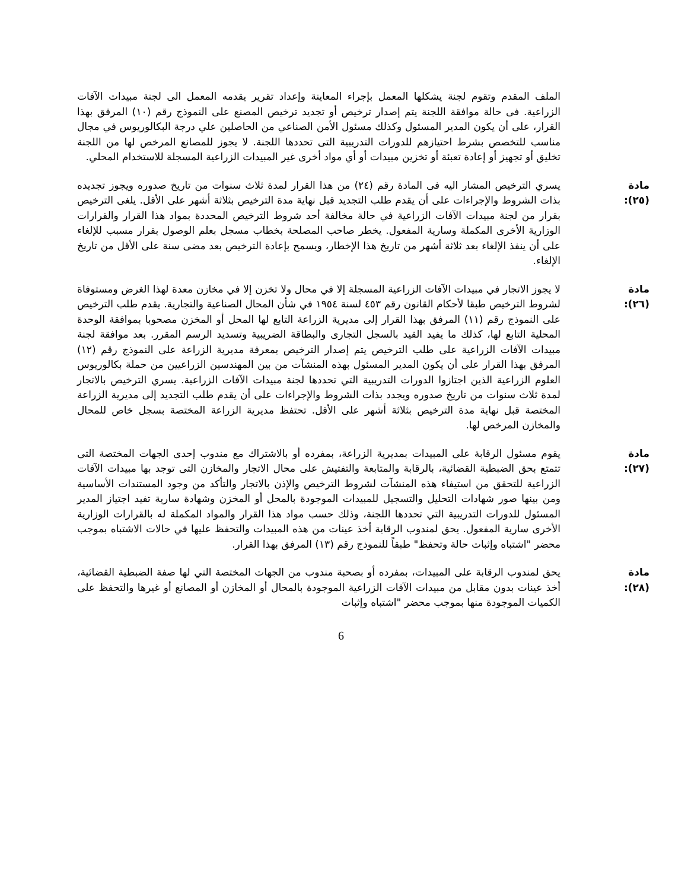الملف المقدم وتقوم لجنة يشكلها المعمل بإجراء المعاينة وإعداد تقرير يقدمه المعمل الى لجنة مبيدات الآفات الزراعية. فى حالة موافقة اللجنة يتم إصدار ترخيص أو تجديد ترخيص المصنع على النموذج رقم (١٠) المرفق بهذا القرار، على أن يكون المدير المسئول وكذلك مسئول الأمن الصناعي من الحاصلين علي درجة البكالوريوس في مجال مناسب للتخصص بشرط احتيازهم للدورات التدريبية التى تحددها اللجنة. لا يجوز للمصانع المرخص لها من اللجنة تخليق أو تجهيز أو إعادة تعبئة أو تخزين مبيدات أو أي مواد أخرى غير المبيدات الزراعية المسجلة للاستخدام المحلي.
مادة (٢٥):
يسري الترخيص المشار اليه فى المادة رقم (٢٤) من هذا القرار لمدة ثلاث سنوات من تاريخ صدوره ويجوز تجديده بذات الشروط والإجراءات على أن يقدم طلب التجديد قبل نهاية مدة الترخيص بثلاثة أشهر على الأقل. يلغى الترخيص بقرار من لجنة مبيدات الآفات الزراعية في حالة مخالفة أحد شروط الترخيص المحددة بمواد هذا القرار والقرارات الوزارية الأخرى المكملة وسارية المفعول. يخطر صاحب المصلحة بخطاب مسجل بعلم الوصول بقرار مسبب للإلغاء على أن ينفذ الإلغاء بعد ثلاثة أشهر من تاريخ هذا الإخطار، ويسمح بإعادة الترخيص بعد مضى سنة على الأقل من تاريخ الإلغاء.
مادة (٢٦):
لا يجوز الاتجار في مبيدات الآفات الزراعية المسجلة إلا في محال ولا تخزن إلا في مخازن معدة لهذا الغرض ومستوفاة لشروط الترخيص طبقا لأحكام القانون رقم ٤٥٣ لسنة ١٩٥٤ في شأن المحال الصناعية والتجارية. يقدم طلب الترخيص على النموذج رقم (١١) المرفق بهذا القرار إلى مديرية الزراعة التابع لها المحل أو المخزن مصحوبا بموافقة الوحدة المحلية التابع لها، كذلك ما يفيد القيد بالسجل التجارى والبطاقة الضريبية وتسديد الرسم المقرر. بعد موافقة لجنة مبيدات الآفات الزراعية على طلب الترخيص يتم إصدار الترخيص بمعرفة مديرية الزراعة على النموذج رقم (١٢) المرفق بهذا القرار على أن يكون المدير المسئول بهذه المنشآت من بين المهندسين الزراعيين من حملة بكالوريوس العلوم الزراعية الذين اجتازوا الدورات التدريبية التي تحددها لجنة مبيدات الآفات الزراعية. يسري الترخيص بالاتجار لمدة ثلاث سنوات من تاريخ صدوره ويجدد بذات الشروط والإجراءات على أن يقدم طلب التجديد إلى مديرية الزراعة المختصة قبل نهاية مدة الترخيص بثلاثة أشهر على الأقل. تحتفظ مديرية الزراعة المختصة بسجل خاص للمحال والمخازن المرخص لها.
مادة (٢٧):
يقوم مسئول الرقابة على المبيدات بمديرية الزراعة، بمفرده أو بالاشتراك مع مندوب إحدى الجهات المختصة التى تتمتع بحق الضبطية القضائية، بالرقابة والمتابعة والتفتيش على محال الاتجار والمخازن التى توجد بها مبيدات الآفات الزراعية للتحقق من استيفاء هذه المنشآت لشروط الترخيص والإذن بالاتجار والتأكد من وجود المستندات الأساسية ومن بينها صور شهادات التحليل والتسجيل للمبيدات الموجودة بالمحل أو المخزن وشهادة سارية تفيد اجتياز المدير المسئول للدورات التدريبية التي تحددها اللجنة، وذلك حسب مواد هذا القرار والمواد المكملة له بالقرارات الوزارية الأخرى سارية المفعول. يحق لمندوب الرقابة أخذ عينات من هذه المبيدات والتحفظ عليها في حالات الاشتباه بموجب محضر "اشتباه وإثبات حالة وتحفظ" طبقاً للنموذج رقم (١٣) المرفق بهذا القرار.
مادة (٢٨):
يحق لمندوب الرقابة على المبيدات، بمفرده أو بصحبة مندوب من الجهات المختصة التي لها صفة الضبطية القضائية، أخذ عينات بدون مقابل من مبيدات الآفات الزراعية الموجودة بالمحال أو المخازن أو المصانع أو غيرها والتحفظ على الكميات الموجودة منها بموجب محضر "اشتباه وإثبات
6